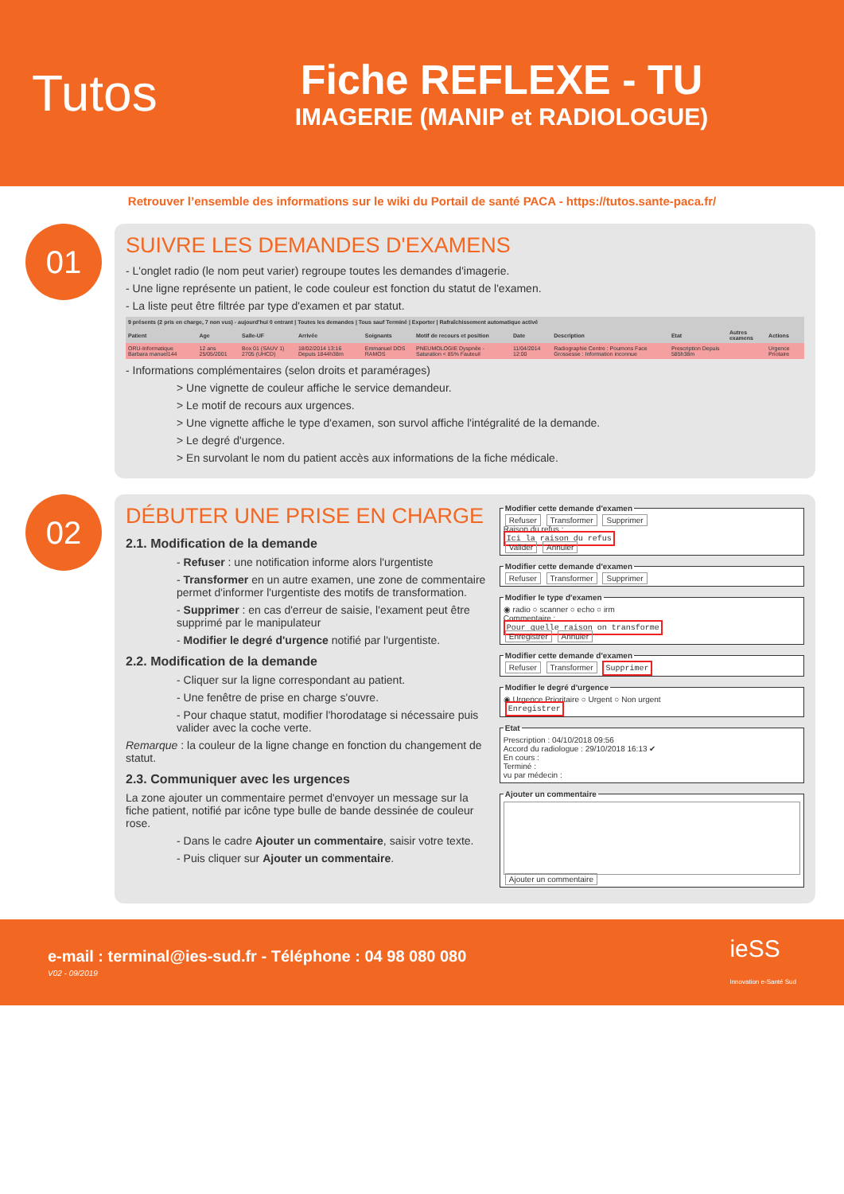Tutos
Fiche REFLEXE - TU
IMAGERIE (MANIP et RADIOLOGUE)
Retrouver l’ensemble des informations sur le wiki du Portail de santé PACA - https://tutos.sante-paca.fr/
01
SUIVRE LES DEMANDES D'EXAMENS
- L'onglet radio (le nom peut varier) regroupe toutes les demandes d'imagerie.
- Une ligne représente un patient, le code couleur est fonction du statut de l'examen.
- La liste peut être filtrée par type d'examen et par statut.
| 9 présents (2 pris en charge, 7 non vus) - aujourd'hui 0 entrant / Toutes les demandes / Tous sauf Terminé / Exporter / Rafraîchissement automatique activé | | | | | | | | | | |
| --- | --- | --- | --- | --- | --- | --- | --- | --- | --- | --- |
| Patient | Age | Salle-UF | Arrivée | Soignants | Motif de recours et position | Date | Description | Etat | Autres examens | Actions |
| ORU-Informatique Barbara manuel144 | 12 ans 25/05/2001 | Box 01 (SAUV 1) 2705 (UHCD) | 18/02/2014 13:16 Depuis 1844h38m | Emmanuel DOS RAMOS | PNEUMOLOGIE Dyspnée - Saturation < 85% Fauteuil | 11/04/2014 12:00 | Radiographie Centre : Poumons Face Grossesse : Information inconnue | Prescription Depuis 585h38m | | Urgence Priotaire |
- Informations complémentaires (selon droits et paramérages)
> Une vignette de couleur affiche le service demandeur.
> Le motif de recours aux urgences.
> Une vignette affiche le type d'examen, son survol affiche l'intégralité de la demande.
> Le degré d'urgence.
> En survolant le nom du patient accès aux informations de la fiche médicale.
02
DÉBUTER UNE PRISE EN CHARGE
2.1. Modification de la demande
- Refuser : une notification informe alors l'urgentiste
- Transformer en un autre examen, une zone de commentaire permet d'informer l'urgentiste des motifs de transformation.
- Supprimer : en cas d'erreur de saisie, l'exament peut être supprimé par le manipulateur
- Modifier le degré d'urgence notifié par l'urgentiste.
2.2. Modification de la demande
- Cliquer sur la ligne correspondant au patient.
- Une fenêtre de prise en charge s'ouvre.
- Pour chaque statut, modifier l'horodatage si nécessaire puis valider avec la coche verte.
Remarque : la couleur de la ligne change en fonction du changement de statut.
2.3. Communiquer avec les urgences
La zone ajouter un commentaire permet d'envoyer un message sur la fiche patient, notifié par icône type bulle de bande dessinée de couleur rose.
- Dans le cadre Ajouter un commentaire, saisir votre texte.
- Puis cliquer sur Ajouter un commentaire.
Modifier cette demande d'examen Refuser Transformer Supprimer
Raison du refus :
Ici la raison du refus
Valider Annuler Modifier cette demande d'examen Refuser Transformer Supprimer Modifier le type d'examen◉ radio ○ scanner ○ echo ○ irm
Commentaire :
Pour quelle raison on transforme
Enregistrer Annuler Modifier cette demande d'examen Refuser Transformer Supprimer Modifier le degré d'urgence◉ Urgence Prioritaire ○ Urgent ○ Non urgent
Enregistrer EtatPrescription : 04/10/2018 09:56
Accord du radiologue : 29/10/2018 16:13 ✔
En cours :
Terminé :
vu par médecin : Ajouter un commentaire
Ajouter un commentaire
e-mail : terminal@ies-sud.fr - Téléphone : 04 98 080 080
V02 - 09/2019
ieSS
Innovation e-Santé Sud